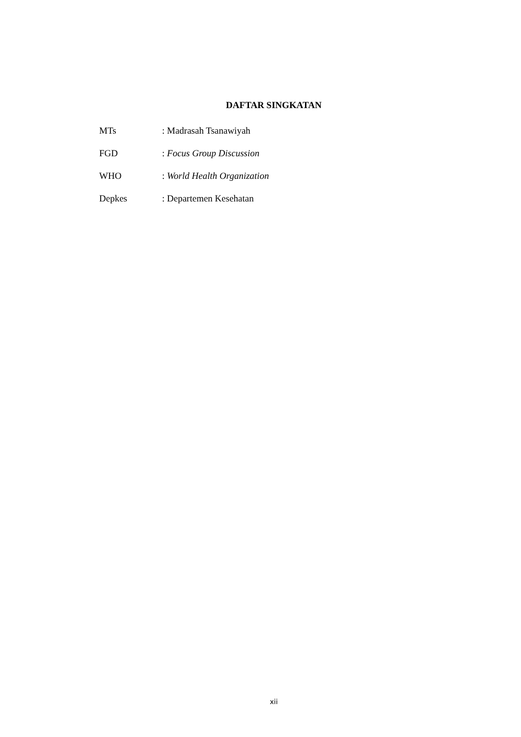DAFTAR SINGKATAN
MTs: Madrasah Tsanawiyah
FGD: Focus Group Discussion
WHO: World Health Organization
Depkes: Departemen Kesehatan
xii